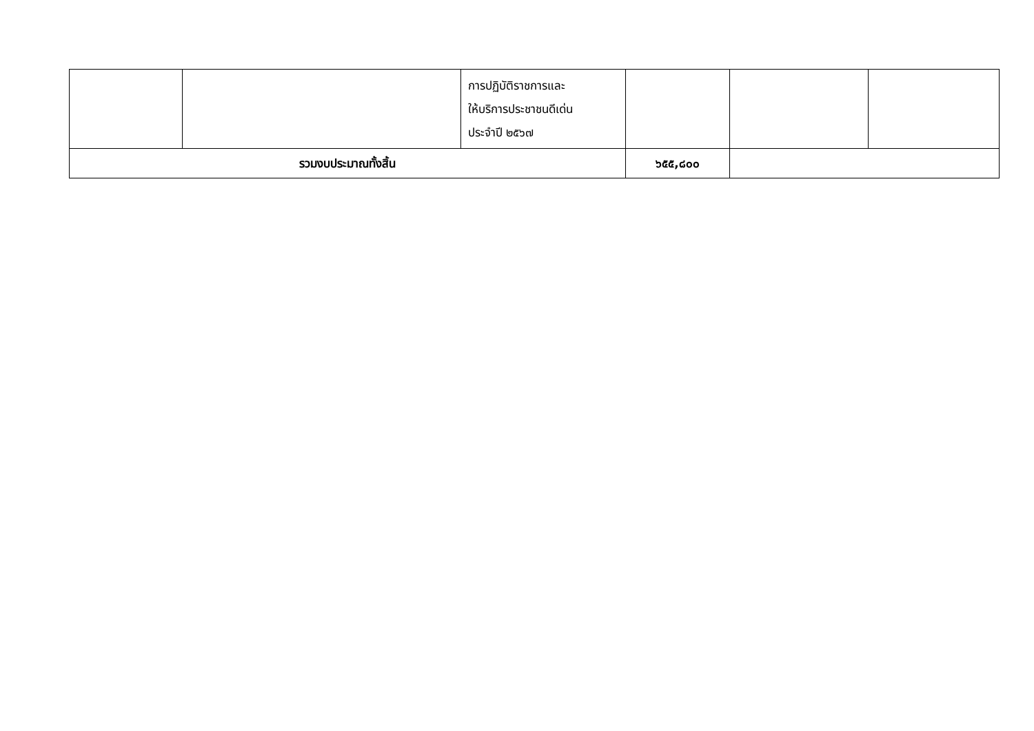| | | การปฏิบัติราชการและ ให้บริการประชาชนดีเด่น ประจำปี ๒๕๖๗ | | | |
| รวมงบประมาณทั้งสิ้น | | | ๖๕๕,๘๐๐ | | |